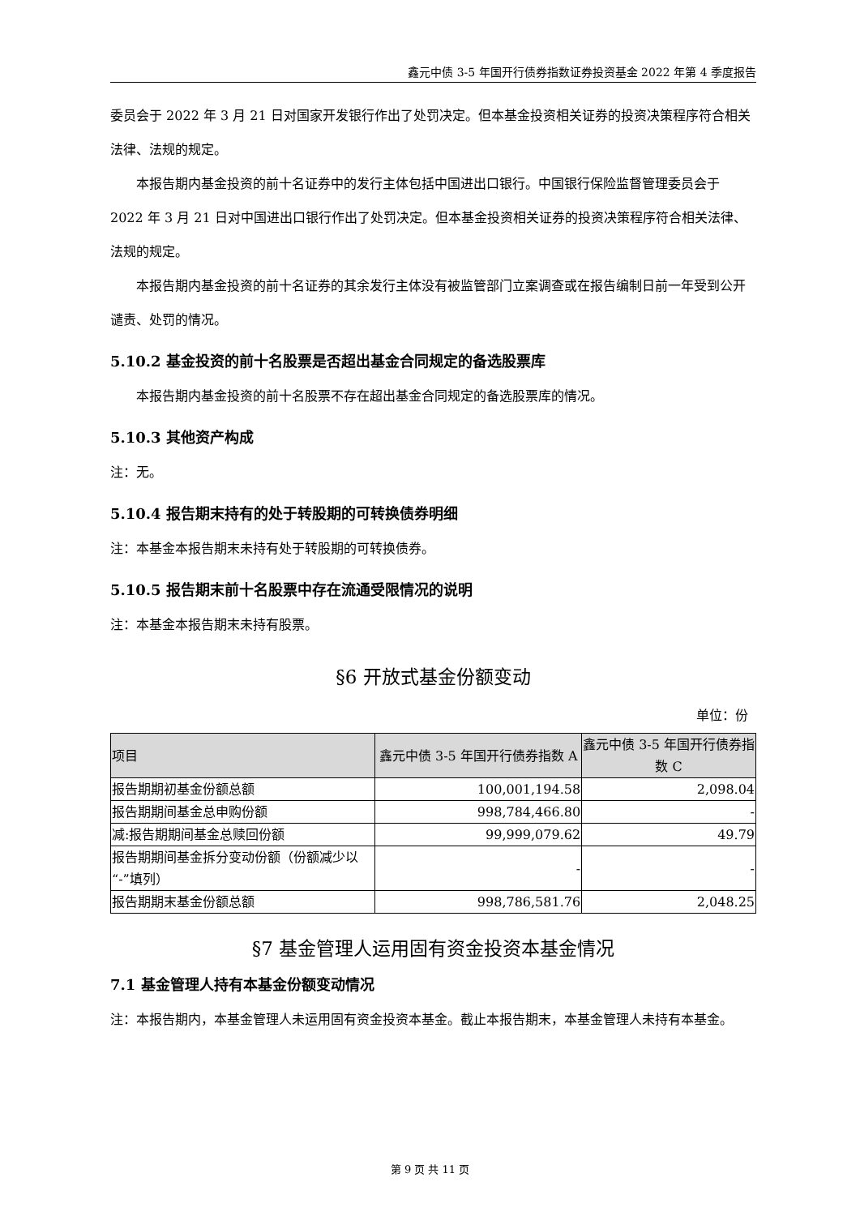鑫元中债 3-5 年国开行债券指数证券投资基金 2022 年第 4 季度报告
委员会于 2022 年 3 月 21 日对国家开发银行作出了处罚决定。但本基金投资相关证券的投资决策程序符合相关法律、法规的规定。
本报告期内基金投资的前十名证券中的发行主体包括中国进出口银行。中国银行保险监督管理委员会于 2022 年 3 月 21 日对中国进出口银行作出了处罚决定。但本基金投资相关证券的投资决策程序符合相关法律、法规的规定。
本报告期内基金投资的前十名证券的其余发行主体没有被监管部门立案调查或在报告编制日前一年受到公开谴责、处罚的情况。
5.10.2 基金投资的前十名股票是否超出基金合同规定的备选股票库
本报告期内基金投资的前十名股票不存在超出基金合同规定的备选股票库的情况。
5.10.3 其他资产构成
注：无。
5.10.4 报告期末持有的处于转股期的可转换债券明细
注：本基金本报告期末未持有处于转股期的可转换债券。
5.10.5 报告期末前十名股票中存在流通受限情况的说明
注：本基金本报告期末未持有股票。
§6 开放式基金份额变动
单位：份
| 项目 | 鑫元中债 3-5 年国开行债券指数 A | 鑫元中债 3-5 年国开行债券指数 C |
| --- | --- | --- |
| 报告期期初基金份额总额 | 100,001,194.58 | 2,098.04 |
| 报告期期间基金总申购份额 | 998,784,466.80 | - |
| 减:报告期期间基金总赎回份额 | 99,999,079.62 | 49.79 |
| 报告期期间基金拆分变动份额（份额减少以“-”填列） | - | - |
| 报告期期末基金份额总额 | 998,786,581.76 | 2,048.25 |
§7 基金管理人运用固有资金投资本基金情况
7.1 基金管理人持有本基金份额变动情况
注：本报告期内，本基金管理人未运用固有资金投资本基金。截止本报告期末，本基金管理人未持有本基金。
第 9 页 共 11 页